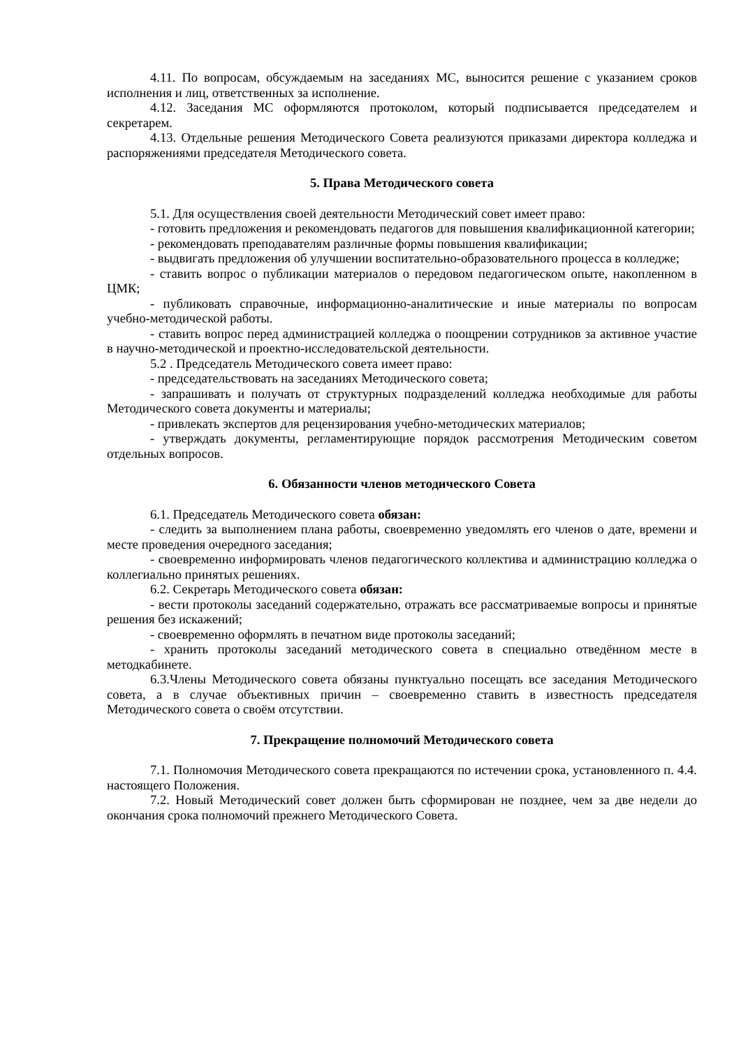4.11. По вопросам, обсуждаемым на заседаниях МС, выносится решение с указанием сроков исполнения и лиц, ответственных за исполнение.
4.12. Заседания МС оформляются протоколом, который подписывается председателем и секретарем.
4.13. Отдельные решения Методического Совета реализуются приказами директора колледжа и распоряжениями председателя Методического совета.
5. Права Методического совета
5.1. Для осуществления своей деятельности Методический совет имеет право:
- готовить предложения и рекомендовать педагогов для повышения квалификационной категории;
- рекомендовать преподавателям различные формы повышения квалификации;
- выдвигать предложения об улучшении воспитательно-образовательного процесса в колледже;
- ставить вопрос о публикации материалов о передовом педагогическом опыте, накопленном в ЦМК;
- публиковать справочные, информационно-аналитические и иные материалы по вопросам учебно-методической работы.
- ставить вопрос перед администрацией колледжа о поощрении сотрудников за активное участие в научно-методической и проектно-исследовательской деятельности.
5.2 . Председатель Методического совета имеет право:
- председательствовать на заседаниях Методического совета;
- запрашивать и получать от структурных подразделений колледжа необходимые для работы Методического совета документы и материалы;
- привлекать экспертов для рецензирования учебно-методических материалов;
- утверждать документы, регламентирующие порядок рассмотрения Методическим советом отдельных вопросов.
6. Обязанности членов методического Совета
6.1. Председатель Методического совета обязан:
- следить за выполнением плана работы, своевременно уведомлять его членов о дате, времени и месте проведения очередного заседания;
- своевременно информировать членов педагогического коллектива и администрацию колледжа о коллегиально принятых решениях.
6.2. Секретарь Методического совета обязан:
- вести протоколы заседаний содержательно, отражать все рассматриваемые вопросы и принятые решения без искажений;
- своевременно оформлять в печатном виде протоколы заседаний;
- хранить протоколы заседаний методического совета в специально отведённом месте в методкабинете.
6.3.Члены Методического совета обязаны пунктуально посещать все заседания Методического совета, а в случае объективных причин – своевременно ставить в известность председателя Методического совета о своём отсутствии.
7. Прекращение полномочий Методического совета
7.1. Полномочия Методического совета прекращаются по истечении срока, установленного п. 4.4. настоящего Положения.
7.2. Новый Методический совет должен быть сформирован не позднее, чем за две недели до окончания срока полномочий прежнего Методического Совета.